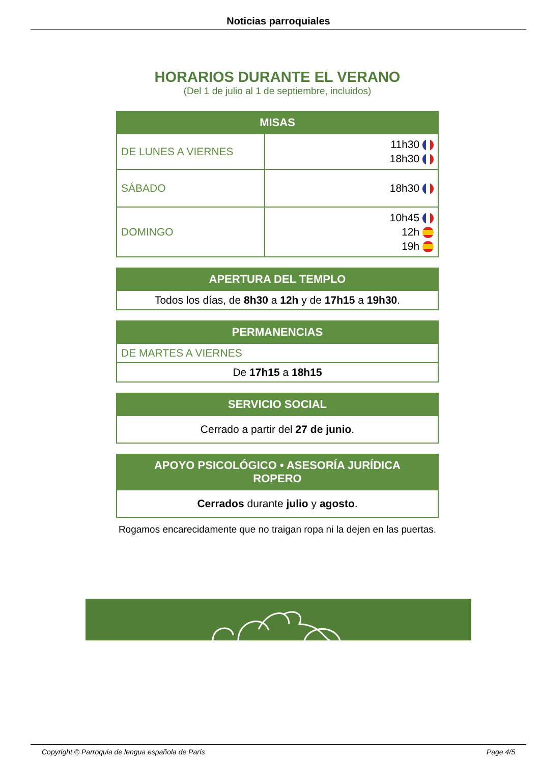Noticias parroquiales
HORARIOS DURANTE EL VERANO
(Del 1 de julio al 1 de septiembre, incluidos)
| MISAS | |
| --- | --- |
| DE LUNES A VIERNES | 11h30 18h30 |
| SÁBADO | 18h30 |
| DOMINGO | 10h45 12h 19h |
| APERTURA DEL TEMPLO |
| --- |
| Todos los días, de 8h30 a 12h y de 17h15 a 19h30 . |
| PERMANENCIAS |
| --- |
| DE MARTES A VIERNES |
| De 17h15 a 18h15 |
| SERVICIO SOCIAL |
| --- |
| Cerrado a partir del 27 de junio . |
| APOYO PSICOLÓGICO • ASESORÍA JURÍDICA ROPERO |
| --- |
| Cerrados durante julio y agosto . |
Rogamos encarecidamente que no traigan ropa ni la dejen en las puertas.
Copyright © Parroquia de lengua española de París Page 4/5